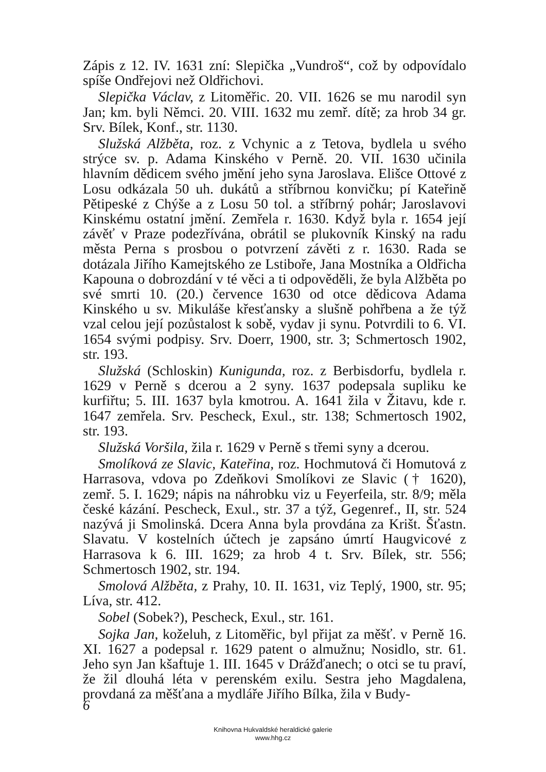Zápis z 12. IV. 1631 zní: Slepička „Vundroš“, což by odpovídalo spíše Ondřejovi než Oldřichovi.
Slepička Václav, z Litoměřic. 20. VII. 1626 se mu narodil syn Jan; km. byli Němci. 20. VIII. 1632 mu zemř. dítě; za hrob 34 gr. Srv. Bílek, Konf., str. 1130.
Služská Alžběta, roz. z Vchynic a z Tetova, bydlela u svého strýce sv. p. Adama Kinského v Perně. 20. VII. 1630 učinila hlavním dědicem svého jmění jeho syna Jaroslava. Elišce Ottové z Losu odkázala 50 uh. dukátů a stříbrnou konvičku; pí Kateřině Pětipeské z Chýše a z Losu 50 tol. a stříbrný pohár; Jaroslavovi Kinskému ostatní jmění. Zemřela r. 1630. Když byla r. 1654 její závěť v Praze podezřívána, obrátil se plukovník Kinský na radu města Perna s prosbou o potvrzení závěti z r. 1630. Rada se dotázala Jiřího Kamejtského ze Lstiboře, Jana Mostníka a Oldřicha Kapouna o dobrozdání v té věci a ti odpověděli, že byla Alžběta po své smrti 10. (20.) července 1630 od otce dědicova Adama Kinského u sv. Mikuláše křesťansky a slušně pohřbena a že týž vzal celou její pozůstalost k sobě, vydav ji synu. Potvrdili to 6. VI. 1654 svými podpisy. Srv. Doerr, 1900, str. 3; Schmertosch 1902, str. 193.
Služská (Schloskin) Kunigunda, roz. z Berbisdorfu, bydlela r. 1629 v Perně s dcerou a 2 syny. 1637 podepsala supliku ke kurfiřtu; 5. III. 1637 byla kmotrou. A. 1641 žila v Žitavu, kde r. 1647 zemřela. Srv. Pescheck, Exul., str. 138; Schmertosch 1902, str. 193.
Služská Voršila, žila r. 1629 v Perně s třemi syny a dcerou.
Smolíková ze Slavic, Kateřina, roz. Hochmutová či Homutová z Harrasova, vdova po Zdeňkovi Smolíkovi ze Slavic († 1620), zemř. 5. I. 1629; nápis na náhrobku viz u Feyerfeila, str. 8/9; měla české kázání. Pescheck, Exul., str. 37 a týž, Gegenref., II, str. 524 nazývá ji Smolinská. Dcera Anna byla provdána za Krišt. Šťastn. Slavatu. V kostelních účtech je zapsáno úmrtí Haugvicové z Harrasova k 6. III. 1629; za hrob 4 t. Srv. Bílek, str. 556; Schmertosch 1902, str. 194.
Smolová Alžběta, z Prahy, 10. II. 1631, viz Teplý, 1900, str. 95; Líva, str. 412.
Sobel (Sobek?), Pescheck, Exul., str. 161.
Sojka Jan, koželuh, z Litoměřic, byl přijat za měšť. v Perně 16. XI. 1627 a podepsal r. 1629 patent o almužnu; Nosidlo, str. 61. Jeho syn Jan kšaftuje 1. III. 1645 v Drážďanech; o otci se tu praví, že žil dlouhá léta v perenském exilu. Sestra jeho Magdalena, provdaná za měšťana a mydláře Jiřího Bílka, žila v Budy-
6
Knihovna Hukvaldské heraldické galerie
www.hhg.cz